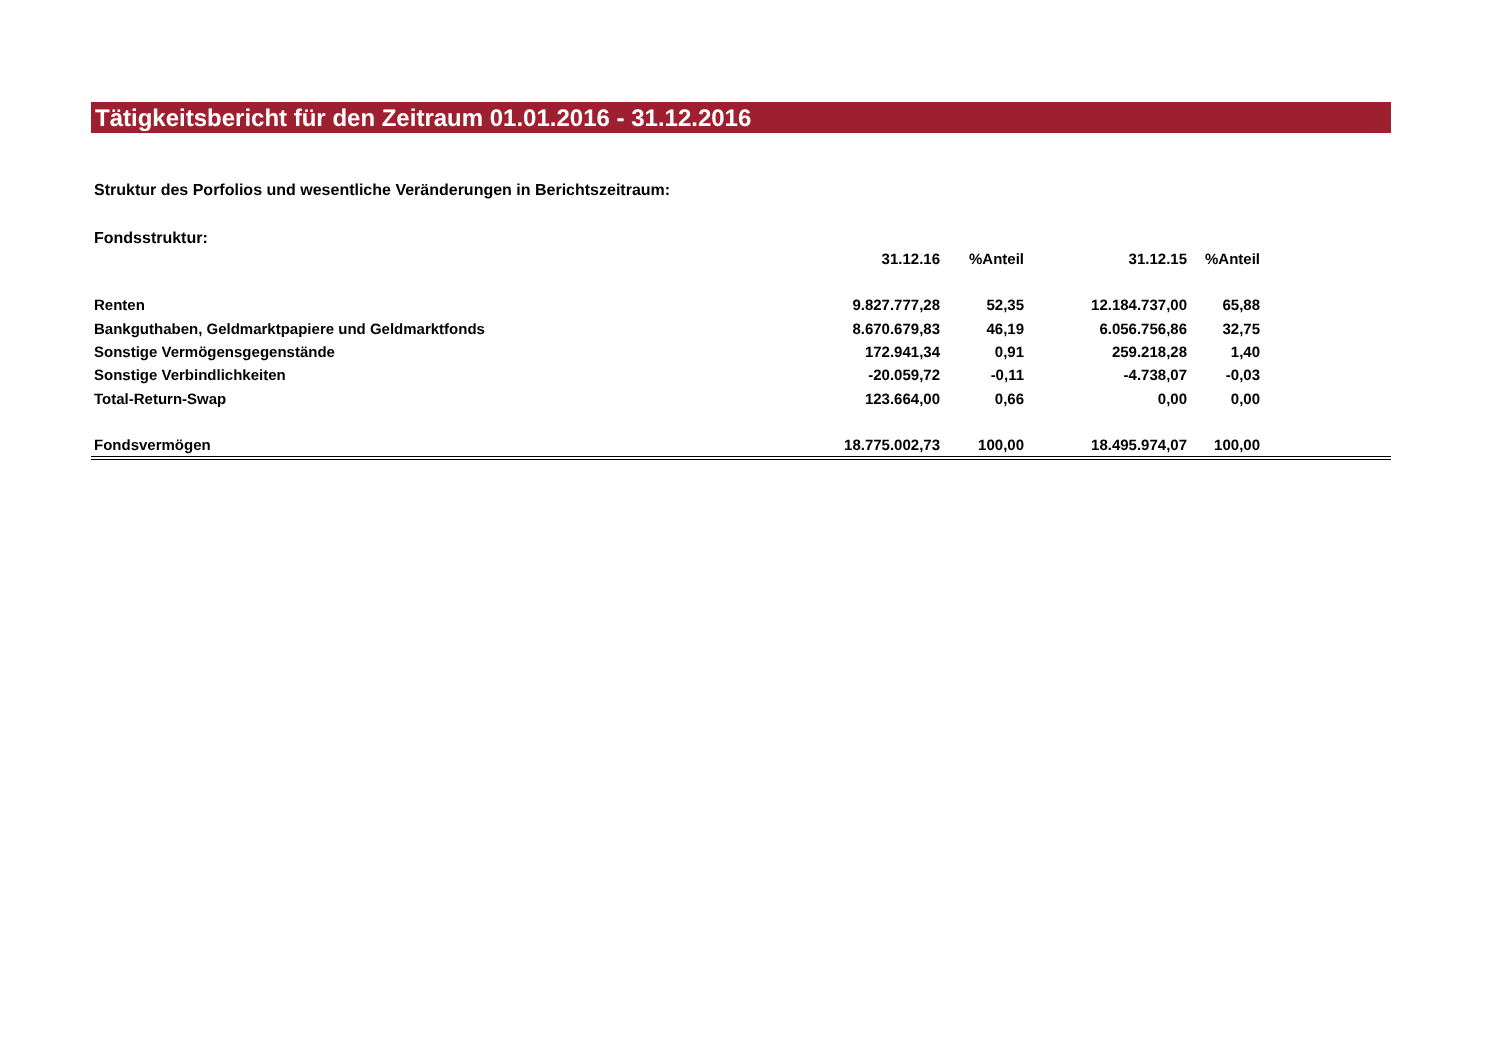Tätigkeitsbericht für den Zeitraum 01.01.2016 - 31.12.2016
Struktur des Porfolios und wesentliche Veränderungen in Berichtszeitraum:
Fondsstruktur:
| | 31.12.16 | %Anteil | 31.12.15 | %Anteil | |
| --- | --- | --- | --- | --- | --- |
| Renten | 9.827.777,28 | 52,35 | 12.184.737,00 | 65,88 | |
| Bankguthaben, Geldmarktpapiere und Geldmarktfonds | 8.670.679,83 | 46,19 | 6.056.756,86 | 32,75 | |
| Sonstige Vermögensgegenstände | 172.941,34 | 0,91 | 259.218,28 | 1,40 | |
| Sonstige Verbindlichkeiten | -20.059,72 | -0,11 | -4.738,07 | -0,03 | |
| Total-Return-Swap | 123.664,00 | 0,66 | 0,00 | 0,00 | |
| Fondsvermögen | 18.775.002,73 | 100,00 | 18.495.974,07 | 100,00 | |